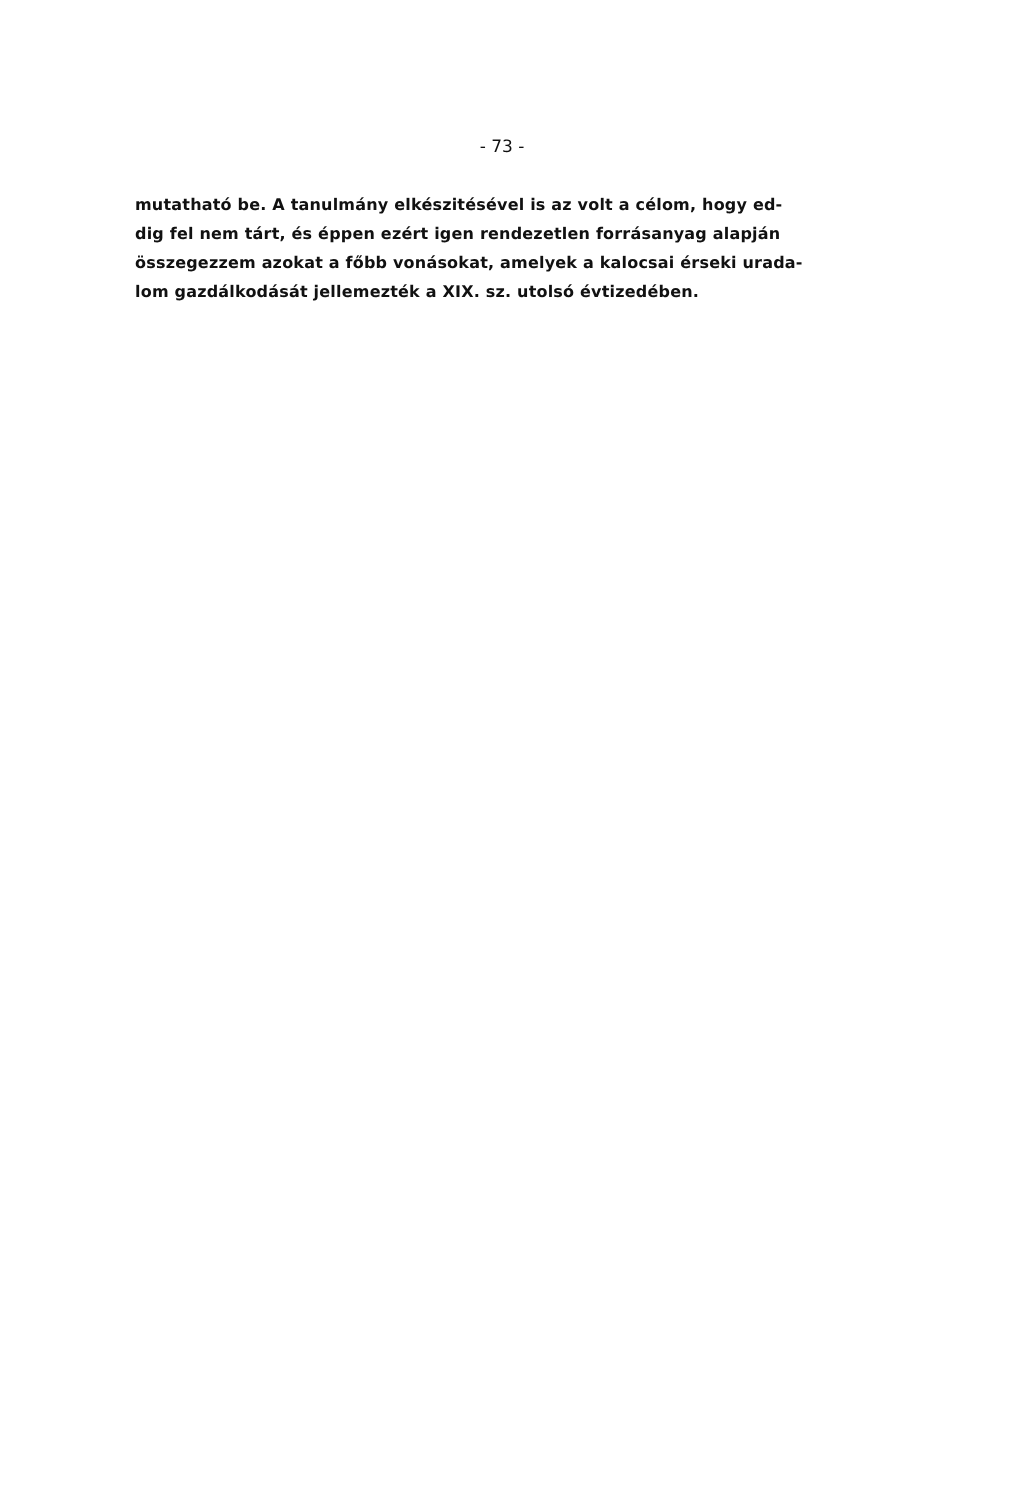- 73 -
mutatható be. A tanulmány elkészitésével is az volt a célom, hogy ed-
dig fel nem tárt, és éppen ezért igen rendezetlen forrásanyag alapján
összegezzem azokat a főbb vonásokat, amelyek a kalocsai érseki urada-
lom gazdálkodását jellemezték a XIX. sz. utolsó évtizedében.